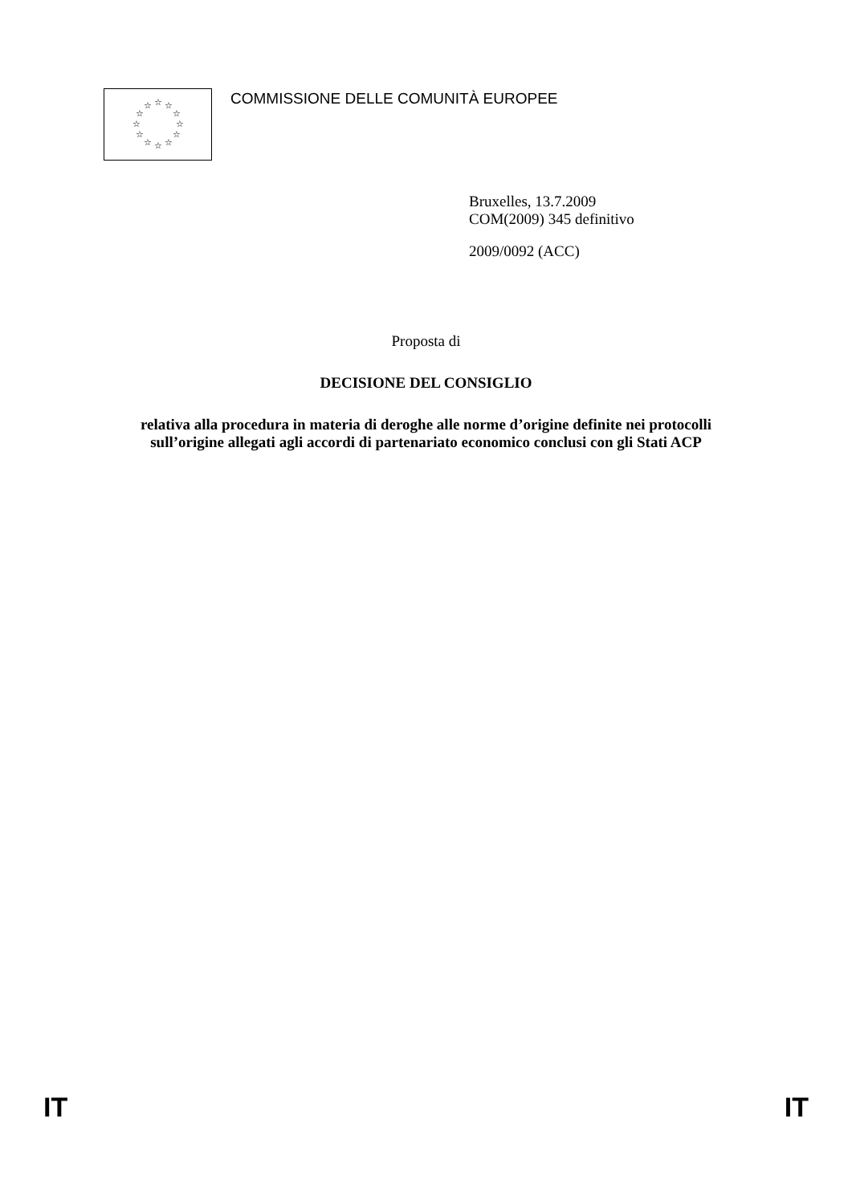☆
☆
☆
☆
☆
☆
☆
☆
☆
☆
☆
☆
COMMISSIONE DELLE COMUNITÀ EUROPEE
Bruxelles, 13.7.2009
COM(2009) 345 definitivo
2009/0092 (ACC)
Proposta di
DECISIONE DEL CONSIGLIO
relativa alla procedura in materia di deroghe alle norme d’origine definite nei protocolli
sull’origine allegati agli accordi di partenariato economico conclusi con gli Stati ACP
IT IT